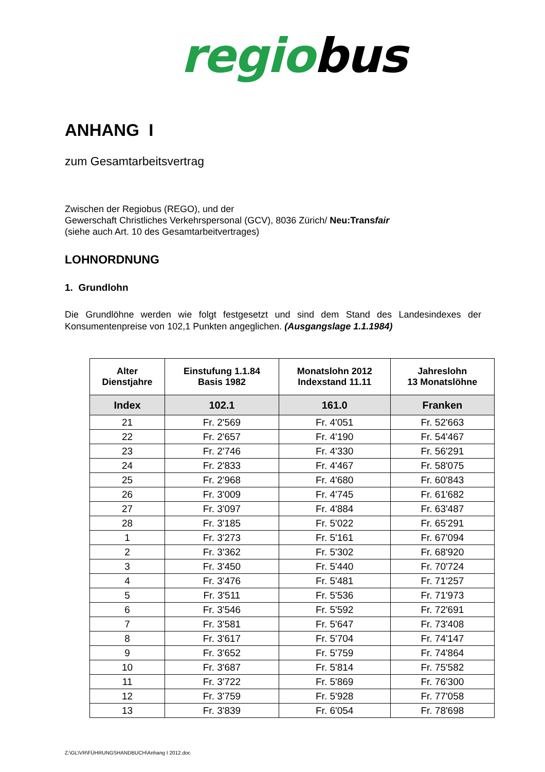regiobus
ANHANG I
zum Gesamtarbeitsvertrag
Zwischen der Regiobus (REGO), und der
Gewerschaft Christliches Verkehrspersonal (GCV), 8036 Zürich/ Neu:Transfair
(siehe auch Art. 10 des Gesamtarbeitvertrages)
LOHNORDNUNG
1. Grundlohn
Die Grundlöhne werden wie folgt festgesetzt und sind dem Stand des Landesindexes der Konsumentenpreise von 102,1 Punkten angeglichen. (Ausgangslage 1.1.1984)
| Alter Dienstjahre | Einstufung 1.1.84 Basis 1982 | Monatslohn 2012 Indexstand 11.11 | Jahreslohn 13 Monatslöhne |
| --- | --- | --- | --- |
| Index | 102.1 | 161.0 | Franken |
| 21 | Fr. 2'569 | Fr. 4'051 | Fr. 52'663 |
| 22 | Fr. 2'657 | Fr. 4'190 | Fr. 54'467 |
| 23 | Fr. 2'746 | Fr. 4'330 | Fr. 56'291 |
| 24 | Fr. 2'833 | Fr. 4'467 | Fr. 58'075 |
| 25 | Fr. 2'968 | Fr. 4'680 | Fr. 60'843 |
| 26 | Fr. 3'009 | Fr. 4'745 | Fr. 61'682 |
| 27 | Fr. 3'097 | Fr. 4'884 | Fr. 63'487 |
| 28 | Fr. 3'185 | Fr. 5'022 | Fr. 65'291 |
| 1 | Fr. 3'273 | Fr. 5'161 | Fr. 67'094 |
| 2 | Fr. 3'362 | Fr. 5'302 | Fr. 68'920 |
| 3 | Fr. 3'450 | Fr. 5'440 | Fr. 70'724 |
| 4 | Fr. 3'476 | Fr. 5'481 | Fr. 71'257 |
| 5 | Fr. 3'511 | Fr. 5'536 | Fr. 71'973 |
| 6 | Fr. 3'546 | Fr. 5'592 | Fr. 72'691 |
| 7 | Fr. 3'581 | Fr. 5'647 | Fr. 73'408 |
| 8 | Fr. 3'617 | Fr. 5'704 | Fr. 74'147 |
| 9 | Fr. 3'652 | Fr. 5'759 | Fr. 74'864 |
| 10 | Fr. 3'687 | Fr. 5'814 | Fr. 75'582 |
| 11 | Fr. 3'722 | Fr. 5'869 | Fr. 76'300 |
| 12 | Fr. 3'759 | Fr. 5'928 | Fr. 77'058 |
| 13 | Fr. 3'839 | Fr. 6'054 | Fr. 78'698 |
Z:\GL\VR\FÜHRUNGSHANDBUCH\Anhang I 2012.doc